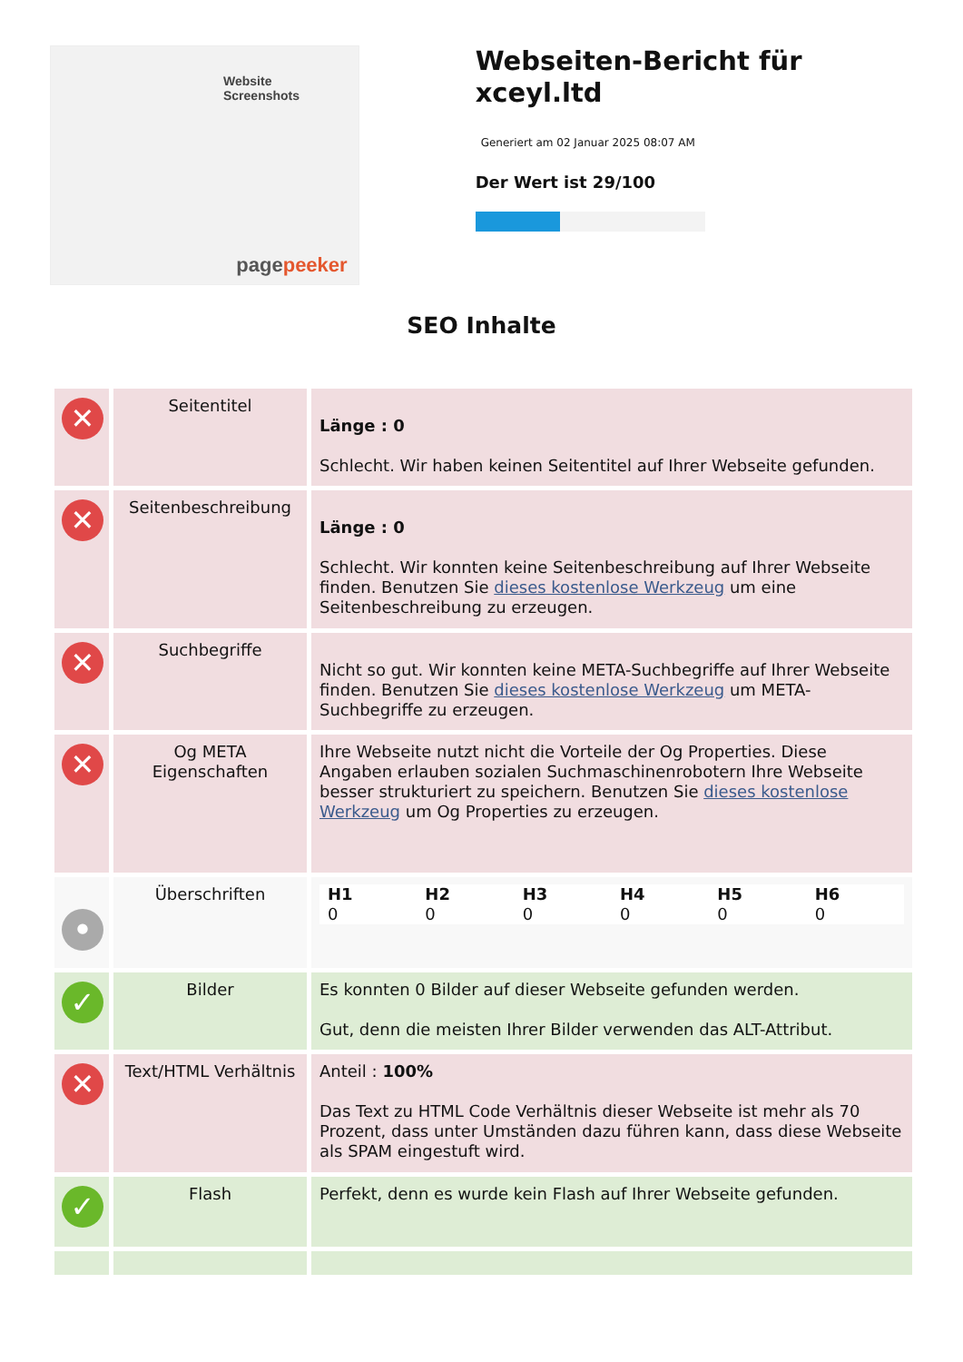Website Screenshots
pagepeeker
Webseiten-Bericht für xceyl.ltd
Generiert am 02 Januar 2025 08:07 AM
Der Wert ist 29/100
SEO Inhalte
| ✕ | Seitentitel | Länge : 0 Schlecht. Wir haben keinen Seitentitel auf Ihrer Webseite gefunden. |
| ✕ | Seitenbeschreibung | Länge : 0 Schlecht. Wir konnten keine Seitenbeschreibung auf Ihrer Webseite finden. Benutzen Sie dieses kostenlose Werkzeug um eine Seitenbeschreibung zu erzeugen. |
| ✕ | Suchbegriffe | Nicht so gut. Wir konnten keine META-Suchbegriffe auf Ihrer Webseite finden. Benutzen Sie dieses kostenlose Werkzeug um META-Suchbegriffe zu erzeugen. |
| ✕ | Og META Eigenschaften | Ihre Webseite nutzt nicht die Vorteile der Og Properties. Diese Angaben erlauben sozialen Suchmaschinenrobotern Ihre Webseite besser strukturiert zu speichern. Benutzen Sie dieses kostenlose Werkzeug um Og Properties zu erzeugen. |
| • | Überschriften | / H1 / H2 / H3 / H4 / H5 / H6 / / --- / --- / --- / --- / --- / --- / / 0 / 0 / 0 / 0 / 0 / 0 / |
| ✓ | Bilder | Es konnten 0 Bilder auf dieser Webseite gefunden werden. Gut, denn die meisten Ihrer Bilder verwenden das ALT-Attribut. |
| ✕ | Text/HTML Verhältnis | Anteil : 100% Das Text zu HTML Code Verhältnis dieser Webseite ist mehr als 70 Prozent, dass unter Umständen dazu führen kann, dass diese Webseite als SPAM eingestuft wird. |
| ✓ | Flash | Perfekt, denn es wurde kein Flash auf Ihrer Webseite gefunden. |